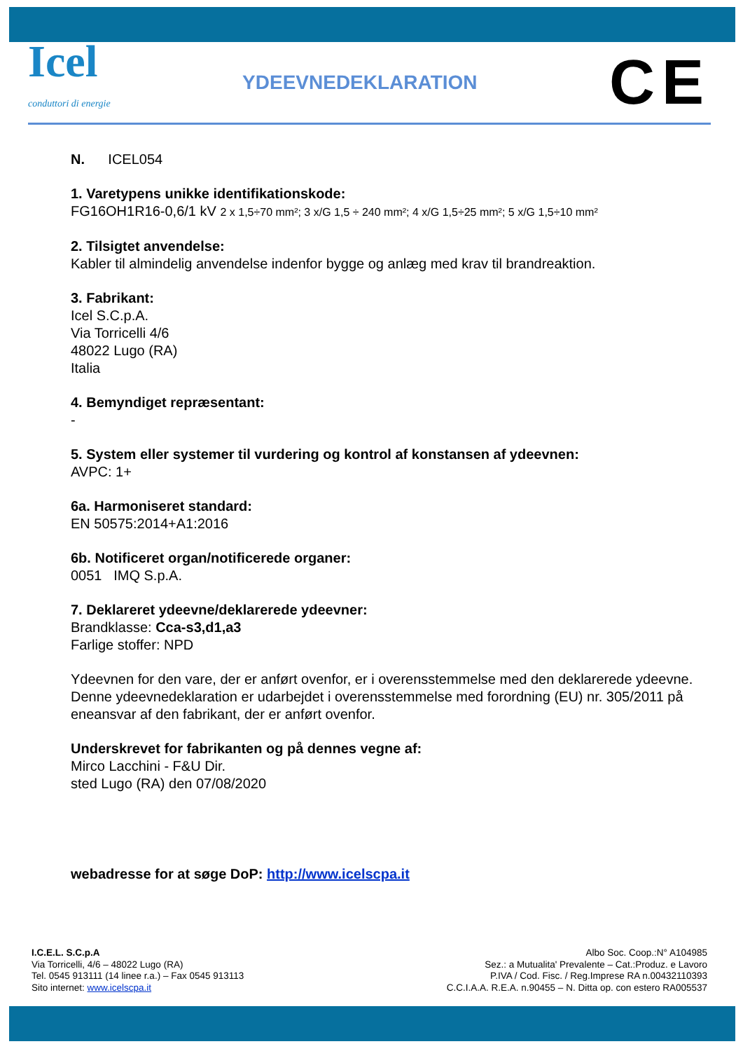Icel
conduttori di energie
YDEEVNEDEKLARATION
CE
N. ICEL054
1. Varetypens unikke identifikationskode:
FG16OH1R16-0,6/1 kV 2 x 1,5÷70 mm²; 3 x/G 1,5 ÷ 240 mm²; 4 x/G 1,5÷25 mm²; 5 x/G 1,5÷10 mm²
2. Tilsigtet anvendelse:
Kabler til almindelig anvendelse indenfor bygge og anlæg med krav til brandreaktion.
3. Fabrikant:
Icel S.C.p.A.
Via Torricelli 4/6
48022 Lugo (RA)
Italia
4. Bemyndiget repræsentant:
-
5. System eller systemer til vurdering og kontrol af konstansen af ydeevnen:
AVPC: 1+
6a. Harmoniseret standard:
EN 50575:2014+A1:2016
6b. Notificeret organ/notificerede organer:
0051 IMQ S.p.A.
7. Deklareret ydeevne/deklarerede ydeevner:
Brandklasse: Cca-s3,d1,a3
Farlige stoffer: NPD
Ydeevnen for den vare, der er anført ovenfor, er i overensstemmelse med den deklarerede ydeevne. Denne ydeevnedeklaration er udarbejdet i overensstemmelse med forordning (EU) nr. 305/2011 på eneansvar af den fabrikant, der er anført ovenfor.
Underskrevet for fabrikanten og på dennes vegne af:
Mirco Lacchini - F&U Dir.
sted Lugo (RA) den 07/08/2020
webadresse for at søge DoP: http://www.icelscpa.it
I.C.E.L. S.C.p.A
Via Torricelli, 4/6 – 48022 Lugo (RA)
Tel. 0545 913111 (14 linee r.a.) – Fax 0545 913113
Sito internet: www.icelscpa.it
Albo Soc. Coop.:N° A104985
Sez.: a Mutualita' Prevalente – Cat.:Produz. e Lavoro
P.IVA / Cod. Fisc. / Reg.Imprese RA n.00432110393
C.C.I.A.A. R.E.A. n.90455 – N. Ditta op. con estero RA005537